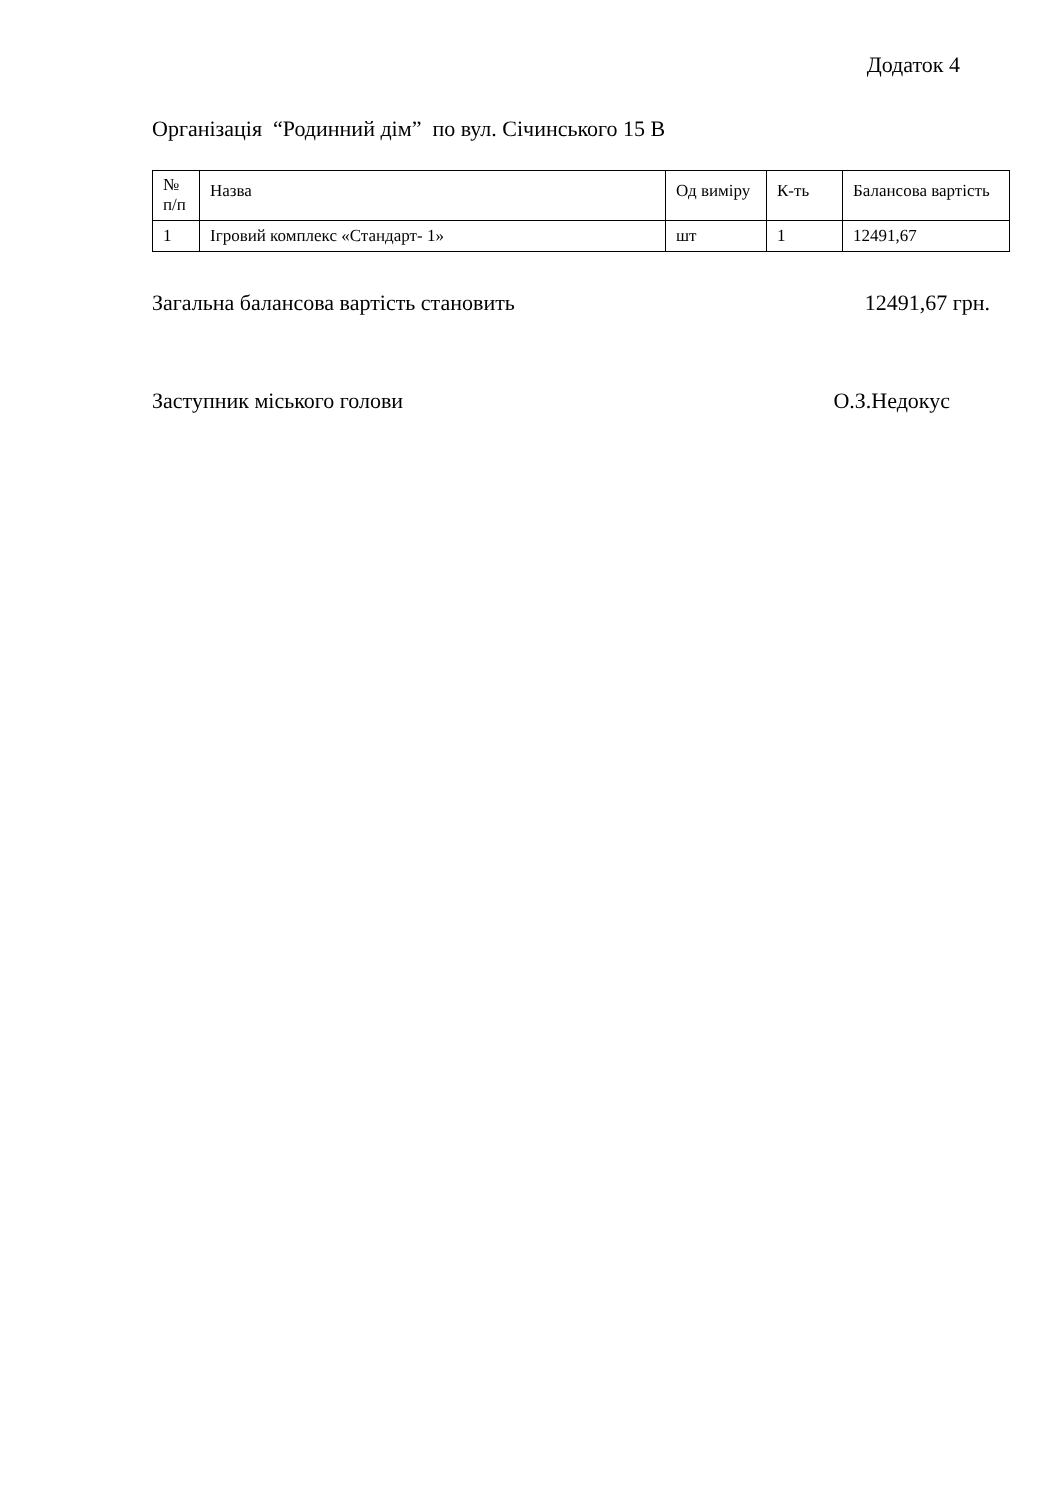Додаток 4
Організація “Родинний дім” по вул. Січинського 15 В
| № п/п | Назва | Од виміру | К-ть | Балансова вартість |
| --- | --- | --- | --- | --- |
| 1 | Ігровий комплекс «Стандарт- 1» | шт | 1 | 12491,67 |
Загальна балансова вартість становить 12491,67 грн.
Заступник міського голови О.З.Недокус